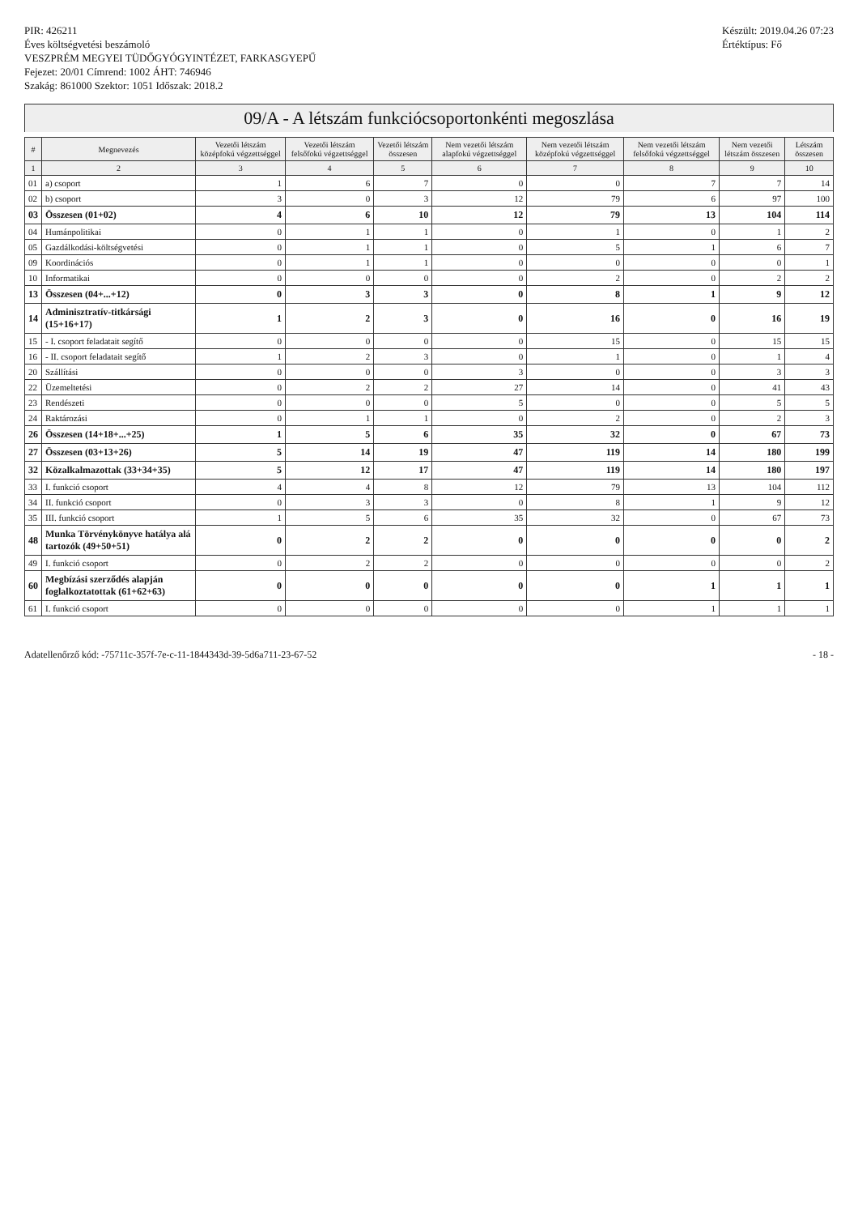PIR: 426211
Éves költségvetési beszámoló
VESZPRÉM MEGYEI TÜDŐGYÓGYINTÉZET, FARKASGYEPŰ
Fejezet: 20/01 Címrend: 1002 ÁHT: 746946
Szakág: 861000 Szektor: 1051 Időszak: 2018.2
Készült: 2019.04.26 07:23
Értéktípus: Fő
09/A - A létszám funkciócsoportonkénti megoszlása
| # | Megnevezés | Vezetői létszám középfokú végzettséggel | Vezetői létszám felsőfokú végzettséggel | Vezetői létszám összesen | Nem vezetői létszám alapfokú végzettséggel | Nem vezetői létszám középfokú végzettséggel | Nem vezetői létszám felsőfokú végzettséggel | Nem vezetői létszám összesen | Létszám összesen |
| --- | --- | --- | --- | --- | --- | --- | --- | --- | --- |
| 1 | 2 | 3 | 4 | 5 | 6 | 7 | 8 | 9 | 10 |
| 01 | a) csoport | 1 | 6 | 7 | 0 | 0 | 7 | 7 | 14 |
| 02 | b) csoport | 3 | 0 | 3 | 12 | 79 | 6 | 97 | 100 |
| 03 | Összesen (01+02) | 4 | 6 | 10 | 12 | 79 | 13 | 104 | 114 |
| 04 | Humánpolitikai | 0 | 1 | 1 | 0 | 1 | 0 | 1 | 2 |
| 05 | Gazdálkodási-költségvetési | 0 | 1 | 1 | 0 | 5 | 1 | 6 | 7 |
| 09 | Koordinációs | 0 | 1 | 1 | 0 | 0 | 0 | 0 | 1 |
| 10 | Informatikai | 0 | 0 | 0 | 0 | 2 | 0 | 2 | 2 |
| 13 | Összesen (04+...+12) | 0 | 3 | 3 | 0 | 8 | 1 | 9 | 12 |
| 14 | Adminisztratív-titkársági (15+16+17) | 1 | 2 | 3 | 0 | 16 | 0 | 16 | 19 |
| 15 | - I. csoport feladatait segítő | 0 | 0 | 0 | 0 | 15 | 0 | 15 | 15 |
| 16 | - II. csoport feladatait segítő | 1 | 2 | 3 | 0 | 1 | 0 | 1 | 4 |
| 20 | Szállítási | 0 | 0 | 0 | 3 | 0 | 0 | 3 | 3 |
| 22 | Üzemeltetési | 0 | 2 | 2 | 27 | 14 | 0 | 41 | 43 |
| 23 | Rendészeti | 0 | 0 | 0 | 5 | 0 | 0 | 5 | 5 |
| 24 | Raktározási | 0 | 1 | 1 | 0 | 2 | 0 | 2 | 3 |
| 26 | Összesen (14+18+...+25) | 1 | 5 | 6 | 35 | 32 | 0 | 67 | 73 |
| 27 | Összesen (03+13+26) | 5 | 14 | 19 | 47 | 119 | 14 | 180 | 199 |
| 32 | Közalkalmazottak (33+34+35) | 5 | 12 | 17 | 47 | 119 | 14 | 180 | 197 |
| 33 | I. funkció csoport | 4 | 4 | 8 | 12 | 79 | 13 | 104 | 112 |
| 34 | II. funkció csoport | 0 | 3 | 3 | 0 | 8 | 1 | 9 | 12 |
| 35 | III. funkció csoport | 1 | 5 | 6 | 35 | 32 | 0 | 67 | 73 |
| 48 | Munka Törvénykönyve hatálya alá tartozók (49+50+51) | 0 | 2 | 2 | 0 | 0 | 0 | 0 | 2 |
| 49 | I. funkció csoport | 0 | 2 | 2 | 0 | 0 | 0 | 0 | 2 |
| 60 | Megbízási szerződés alapján foglalkoztatottak (61+62+63) | 0 | 0 | 0 | 0 | 0 | 1 | 1 | 1 |
| 61 | I. funkció csoport | 0 | 0 | 0 | 0 | 0 | 1 | 1 | 1 |
Adatellenőrző kód: -75711c-357f-7e-c-11-1844343d-39-5d6a711-23-67-52 - 18 -